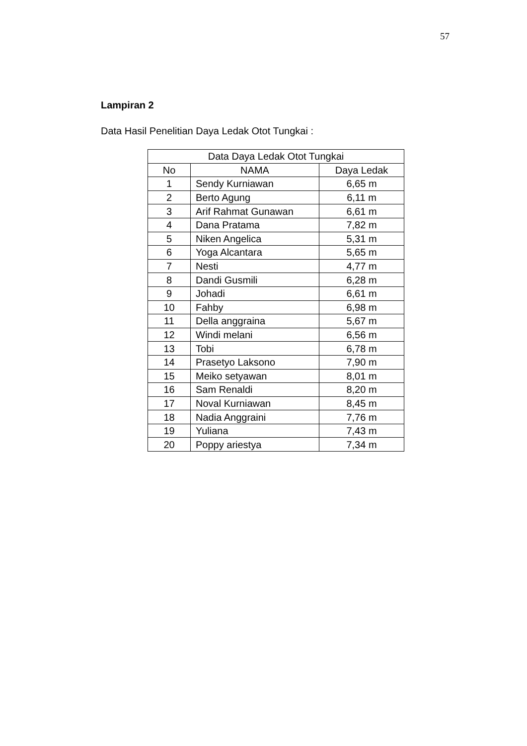57
Lampiran 2
Data Hasil Penelitian Daya Ledak Otot Tungkai :
| Data Daya Ledak Otot Tungkai | | |
| --- | --- | --- |
| No | NAMA | Daya Ledak |
| 1 | Sendy Kurniawan | 6,65 m |
| 2 | Berto Agung | 6,11 m |
| 3 | Arif Rahmat Gunawan | 6,61 m |
| 4 | Dana Pratama | 7,82 m |
| 5 | Niken Angelica | 5,31 m |
| 6 | Yoga Alcantara | 5,65 m |
| 7 | Nesti | 4,77 m |
| 8 | Dandi Gusmili | 6,28 m |
| 9 | Johadi | 6,61 m |
| 10 | Fahby | 6,98 m |
| 11 | Della anggraina | 5,67 m |
| 12 | Windi melani | 6,56 m |
| 13 | Tobi | 6,78 m |
| 14 | Prasetyo Laksono | 7,90 m |
| 15 | Meiko setyawan | 8,01 m |
| 16 | Sam Renaldi | 8,20 m |
| 17 | Noval Kurniawan | 8,45 m |
| 18 | Nadia Anggraini | 7,76 m |
| 19 | Yuliana | 7,43 m |
| 20 | Poppy ariestya | 7,34 m |